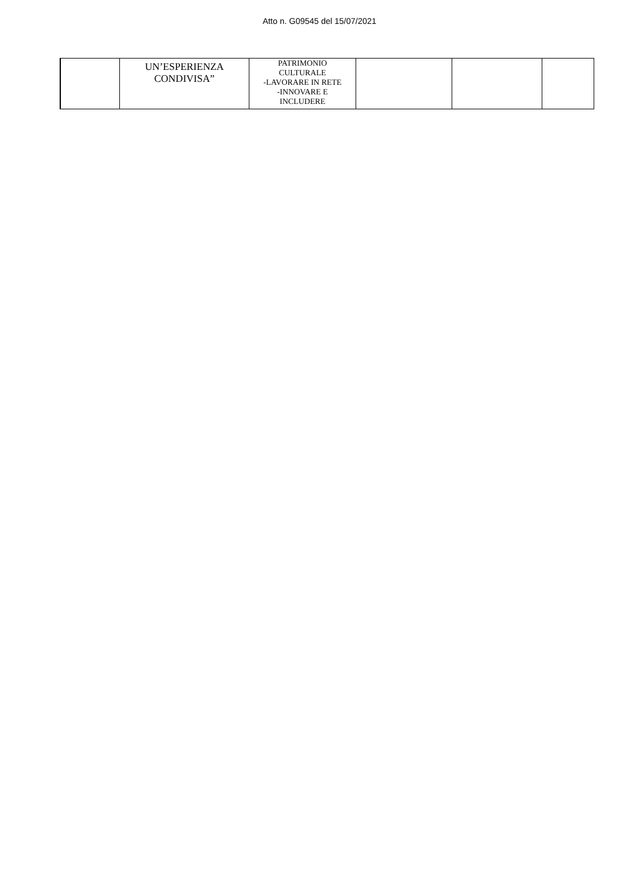Atto n. G09545 del 15/07/2021
| | UN’ESPERIENZA CONDIVISA” | PATRIMONIO CULTURALE -LAVORARE IN RETE -INNOVARE E INCLUDERE | | | |